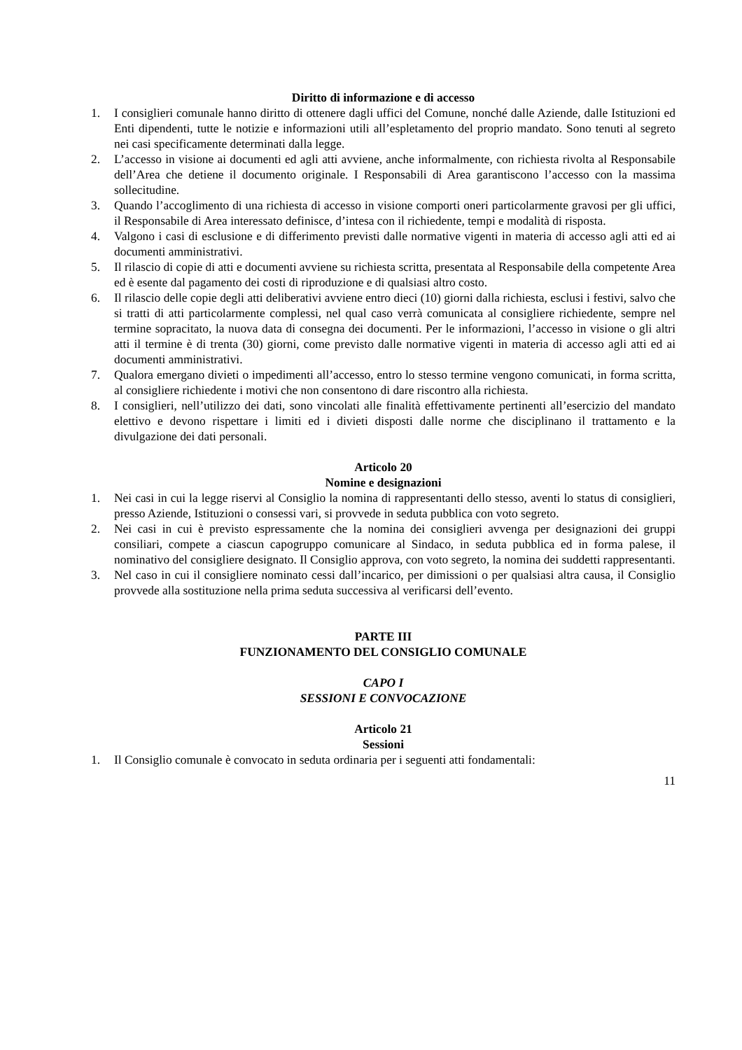Diritto di informazione e di accesso
1. I consiglieri comunale hanno diritto di ottenere dagli uffici del Comune, nonché dalle Aziende, dalle Istituzioni ed Enti dipendenti, tutte le notizie e informazioni utili all’espletamento del proprio mandato. Sono tenuti al segreto nei casi specificamente determinati dalla legge.
2. L’accesso in visione ai documenti ed agli atti avviene, anche informalmente, con richiesta rivolta al Responsabile dell’Area che detiene il documento originale. I Responsabili di Area garantiscono l’accesso con la massima sollecitudine.
3. Quando l’accoglimento di una richiesta di accesso in visione comporti oneri particolarmente gravosi per gli uffici, il Responsabile di Area interessato definisce, d’intesa con il richiedente, tempi e modalità di risposta.
4. Valgono i casi di esclusione e di differimento previsti dalle normative vigenti in materia di accesso agli atti ed ai documenti amministrativi.
5. Il rilascio di copie di atti e documenti avviene su richiesta scritta, presentata al Responsabile della competente Area ed è esente dal pagamento dei costi di riproduzione e di qualsiasi altro costo.
6. Il rilascio delle copie degli atti deliberativi avviene entro dieci (10) giorni dalla richiesta, esclusi i festivi, salvo che si tratti di atti particolarmente complessi, nel qual caso verrà comunicata al consigliere richiedente, sempre nel termine sopracitato, la nuova data di consegna dei documenti. Per le informazioni, l’accesso in visione o gli altri atti il termine è di trenta (30) giorni, come previsto dalle normative vigenti in materia di accesso agli atti ed ai documenti amministrativi.
7. Qualora emergano divieti o impedimenti all’accesso, entro lo stesso termine vengono comunicati, in forma scritta, al consigliere richiedente i motivi che non consentono di dare riscontro alla richiesta.
8. I consiglieri, nell’utilizzo dei dati, sono vincolati alle finalità effettivamente pertinenti all’esercizio del mandato elettivo e devono rispettare i limiti ed i divieti disposti dalle norme che disciplinano il trattamento e la divulgazione dei dati personali.
Articolo 20
Nomine e designazioni
1. Nei casi in cui la legge riservi al Consiglio la nomina di rappresentanti dello stesso, aventi lo status di consiglieri, presso Aziende, Istituzioni o consessi vari, si provvede in seduta pubblica con voto segreto.
2. Nei casi in cui è previsto espressamente che la nomina dei consiglieri avvenga per designazioni dei gruppi consiliari, compete a ciascun capogruppo comunicare al Sindaco, in seduta pubblica ed in forma palese, il nominativo del consigliere designato. Il Consiglio approva, con voto segreto, la nomina dei suddetti rappresentanti.
3. Nel caso in cui il consigliere nominato cessi dall’incarico, per dimissioni o per qualsiasi altra causa, il Consiglio provvede alla sostituzione nella prima seduta successiva al verificarsi dell’evento.
PARTE III
FUNZIONAMENTO DEL CONSIGLIO COMUNALE
CAPO I
SESSIONI E CONVOCAZIONE
Articolo 21
Sessioni
1. Il Consiglio comunale è convocato in seduta ordinaria per i seguenti atti fondamentali:
11